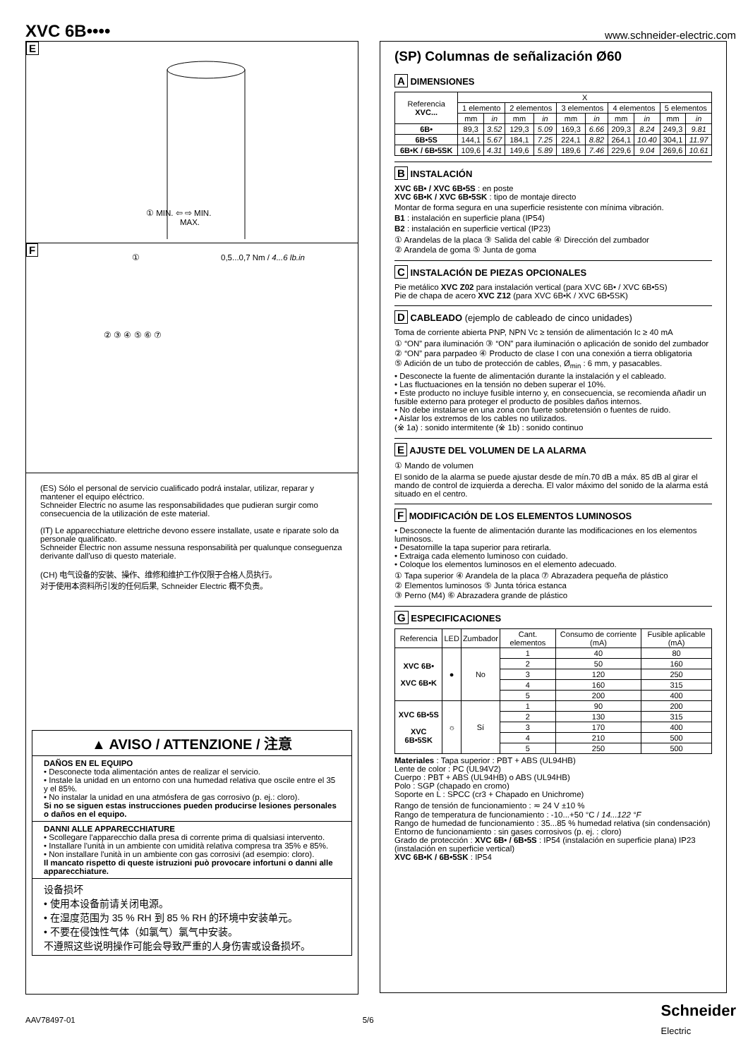XVC 6B••••
www.schneider-electric.com
E
① MIN. ⇦ ⇨ MIN.
MAX.
F
① 0,5...0,7 Nm / 4...6 lb.in
② ③ ④ ⑤ ⑥ ⑦
(ES) Sólo el personal de servicio cualificado podrá instalar, utilizar, reparar y mantener el equipo eléctrico.
Schneider Electric no asume las responsabilidades que pudieran surgir como consecuencia de la utilización de este material.
(IT) Le apparecchiature elettriche devono essere installate, usate e riparate solo da personale qualificato.
Schneider Electric non assume nessuna responsabilità per qualunque conseguenza derivante dall'uso di questo materiale.
(CH) 电气设备的安装、操作、维修和维护工作仅限于合格人员执行。
对于使用本资料所引发的任何后果, Schneider Electric 概不负责。
▲ AVISO / ATTENZIONE / 注意
DAÑOS EN EL EQUIPO
• Desconecte toda alimentación antes de realizar el servicio.
• Instale la unidad en un entorno con una humedad relativa que oscile entre el 35 y el 85%.
• No instalar la unidad en una atmósfera de gas corrosivo (p. ej.: cloro).
Si no se siguen estas instrucciones pueden producirse lesiones personales o daños en el equipo.
DANNI ALLE APPARECCHIATURE
• Scollegare l'apparecchio dalla presa di corrente prima di qualsiasi intervento.
• Installare l'unità in un ambiente con umidità relativa compresa tra 35% e 85%.
• Non installare l'unità in un ambiente con gas corrosivi (ad esempio: cloro).
Il mancato rispetto di queste istruzioni può provocare infortuni o danni alle apparecchiature.
设备损坏
• 使用本设备前请关闭电源。
• 在湿度范围为 35 % RH 到 85 % RH 的环境中安装单元。
• 不要在侵蚀性气体（如氯气）氯气中安装。
不遵照这些说明操作可能会导致严重的人身伤害或设备损坏。
(SP) Columnas de señalización Ø60
A DIMENSIONES
| Referencia XVC... | X | | | | | | | | | |
| --- | --- | --- | --- | --- | --- | --- | --- | --- | --- | --- |
| | 1 elemento | | 2 elementos | | 3 elementos | | 4 elementos | | 5 elementos | |
| | mm | in | mm | in | mm | in | mm | in | mm | in |
| 6B• | 89,3 | 3.52 | 129,3 | 5.09 | 169,3 | 6.66 | 209,3 | 8.24 | 249,3 | 9.81 |
| 6B•5S | 144,1 | 5.67 | 184,1 | 7.25 | 224,1 | 8.82 | 264,1 | 10.40 | 304,1 | 11.97 |
| 6B•K / 6B•5SK | 109,6 | 4.31 | 149,6 | 5.89 | 189,6 | 7.46 | 229,6 | 9.04 | 269,6 | 10.61 |
B INSTALACIÓN
XVC 6B• / XVC 6B•5S : en poste
XVC 6B•K / XVC 6B•5SK : tipo de montaje directo
Montar de forma segura en una superficie resistente con mínima vibración.
B1 : instalación en superficie plana (IP54)
B2 : instalación en superficie vertical (IP23)
① Arandelas de la placa ③ Salida del cable ④ Dirección del zumbador
② Arandela de goma ⑤ Junta de goma
C INSTALACIÓN DE PIEZAS OPCIONALES
Pie metálico XVC Z02 para instalación vertical (para XVC 6B• / XVC 6B•5S)
Pie de chapa de acero XVC Z12 (para XVC 6B•K / XVC 6B•5SK)
D CABLEADO (ejemplo de cableado de cinco unidades)
Toma de corriente abierta PNP, NPN Vc ≥ tensión de alimentación Ic ≥ 40 mA
① “ON” para iluminación ③ “ON” para iluminación o aplicación de sonido del zumbador
② “ON” para parpadeo ④ Producto de clase I con una conexión a tierra obligatoria
⑤ Adición de un tubo de protección de cables, Ø<sub>min</sub> : 6 mm, y pasacables.
• Desconecte la fuente de alimentación durante la instalación y el cableado.
• Las fluctuaciones en la tensión no deben superar el 10%.
• Este producto no incluye fusible interno y, en consecuencia, se recomienda añadir un fusible externo para proteger el producto de posibles daños internos.
• No debe instalarse en una zona con fuerte sobretensión o fuentes de ruido.
• Aislar los extremos de los cables no utilizados.
(※ 1a) : sonido intermitente (※ 1b) : sonido continuo
E AJUSTE DEL VOLUMEN DE LA ALARMA
① Mando de volumen
El sonido de la alarma se puede ajustar desde de mín.70 dB a máx. 85 dB al girar el mando de control de izquierda a derecha. El valor máximo del sonido de la alarma está situado en el centro.
F MODIFICACIÓN DE LOS ELEMENTOS LUMINOSOS
• Desconecte la fuente de alimentación durante las modificaciones en los elementos luminosos.
• Desatornille la tapa superior para retirarla.
• Extraiga cada elemento luminoso con cuidado.
• Coloque los elementos luminosos en el elemento adecuado.
① Tapa superior ④ Arandela de la placa ⑦ Abrazadera pequeña de plástico
② Elementos luminosos ⑤ Junta tórica estanca
③ Perno (M4) ⑥ Abrazadera grande de plástico
G ESPECIFICACIONES
| Referencia | LED | Zumbador | Cant. elementos | Consumo de corriente (mA) | Fusible aplicable (mA) |
| --- | --- | --- | --- | --- | --- |
| XVC 6B• XVC 6B•K | ● | No | 1 | 40 | 80 |
| | | | 2 | 50 | 160 |
| | | | 3 | 120 | 250 |
| | | | 4 | 160 | 315 |
| | | | 5 | 200 | 400 |
| XVC 6B•5S XVC 6B•5SK | ☼ | Sí | 1 | 90 | 200 |
| | | | 2 | 130 | 315 |
| | | | 3 | 170 | 400 |
| | | | 4 | 210 | 500 |
| | | | 5 | 250 | 500 |
Materiales : Tapa superior : PBT + ABS (UL94HB)
Lente de color : PC (UL94V2)
Cuerpo : PBT + ABS (UL94HB) o ABS (UL94HB)
Polo : SGP (chapado en cromo)
Soporte en L : SPCC (cr3 + Chapado en Unichrome)
Rango de tensión de funcionamiento : ≂ 24 V ±10 %
Rango de temperatura de funcionamiento : -10...+50 °C / 14...122 °F
Rango de humedad de funcionamiento : 35...85 % humedad relativa (sin condensación)
Entorno de funcionamiento : sin gases corrosivos (p. ej. : cloro)
Grado de protección : XVC 6B• / 6B•5S : IP54 (instalación en superficie plana) IP23 (instalación en superficie vertical)
XVC 6B•K / 6B•5SK : IP54
AAV78497-01 5/6 Schneider
Electric